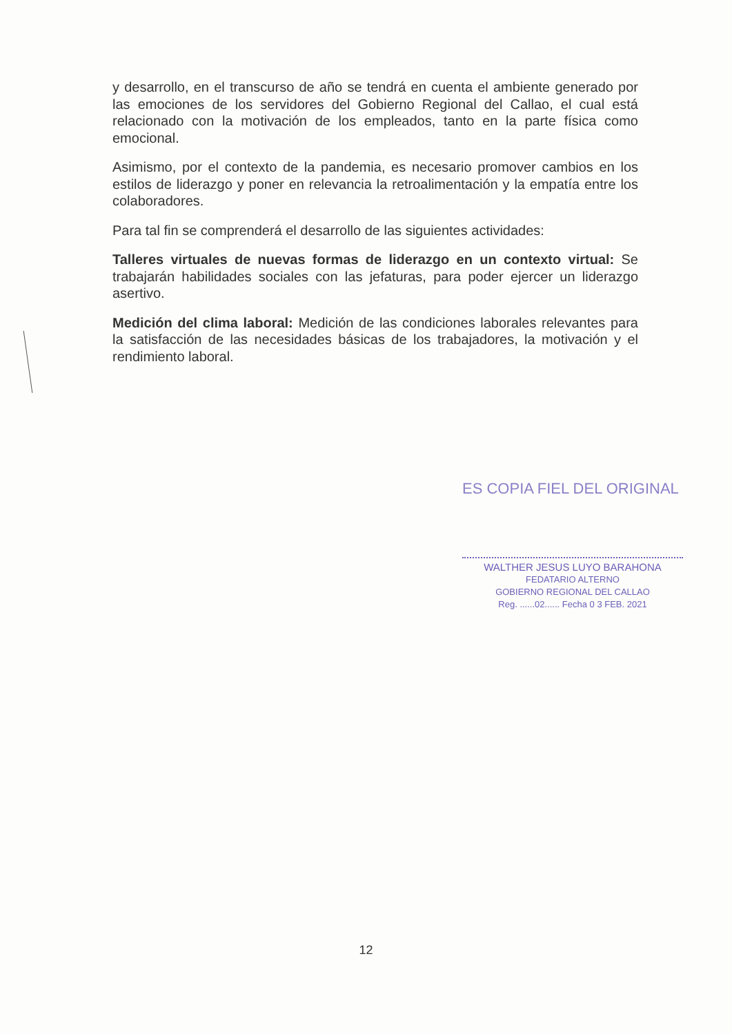y desarrollo, en el transcurso de año se tendrá en cuenta el ambiente generado por las emociones de los servidores del Gobierno Regional del Callao, el cual está relacionado con la motivación de los empleados, tanto en la parte física como emocional.
Asimismo, por el contexto de la pandemia, es necesario promover cambios en los estilos de liderazgo y poner en relevancia la retroalimentación y la empatía entre los colaboradores.
Para tal fin se comprenderá el desarrollo de las siguientes actividades:
Talleres virtuales de nuevas formas de liderazgo en un contexto virtual: Se trabajarán habilidades sociales con las jefaturas, para poder ejercer un liderazgo asertivo.
Medición del clima laboral: Medición de las condiciones laborales relevantes para la satisfacción de las necesidades básicas de los trabajadores, la motivación y el rendimiento laboral.
ES COPIA FIEL DEL ORIGINAL
WALTHER JESUS LUYO BARAHONA
FEDATARIO ALTERNO
GOBIERNO REGIONAL DEL CALLAO
Reg. ......02...... Fecha 0 3 FEB. 2021
12